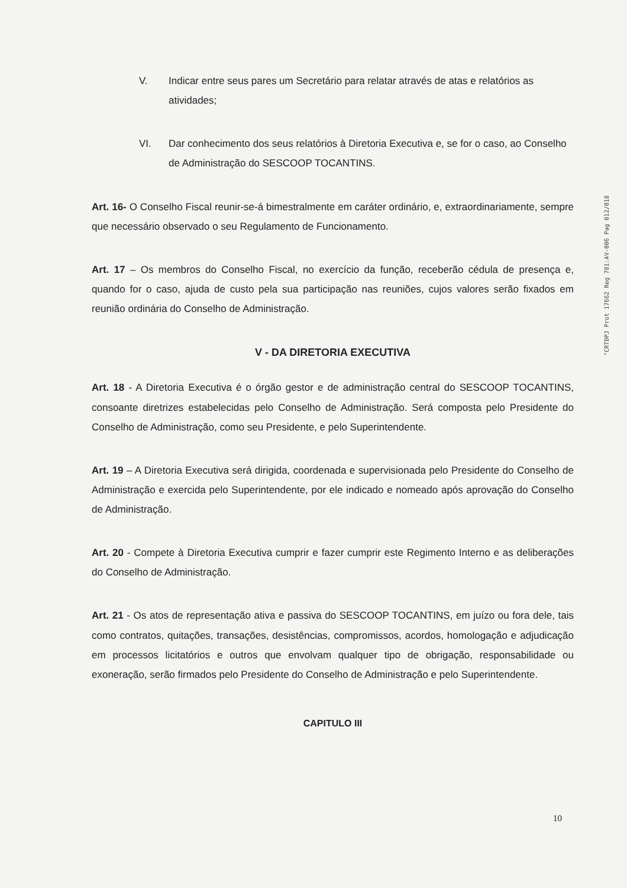V. Indicar entre seus pares um Secretário para relatar através de atas e relatórios as atividades;
VI. Dar conhecimento dos seus relatórios à Diretoria Executiva e, se for o caso, ao Conselho de Administração do SESCOOP TOCANTINS.
Art. 16- O Conselho Fiscal reunir-se-á bimestralmente em caráter ordinário, e, extraordinariamente, sempre que necessário observado o seu Regulamento de Funcionamento.
Art. 17 – Os membros do Conselho Fiscal, no exercício da função, receberão cédula de presença e, quando for o caso, ajuda de custo pela sua participação nas reuniões, cujos valores serão fixados em reunião ordinária do Conselho de Administração.
V - DA DIRETORIA EXECUTIVA
Art. 18 - A Diretoria Executiva é o órgão gestor e de administração central do SESCOOP TOCANTINS, consoante diretrizes estabelecidas pelo Conselho de Administração. Será composta pelo Presidente do Conselho de Administração, como seu Presidente, e pelo Superintendente.
Art. 19 – A Diretoria Executiva será dirigida, coordenada e supervisionada pelo Presidente do Conselho de Administração e exercida pelo Superintendente, por ele indicado e nomeado após aprovação do Conselho de Administração.
Art. 20 - Compete à Diretoria Executiva cumprir e fazer cumprir este Regimento Interno e as deliberações do Conselho de Administração.
Art. 21 - Os atos de representação ativa e passiva do SESCOOP TOCANTINS, em juízo ou fora dele, tais como contratos, quitações, transações, desistências, compromissos, acordos, homologação e adjudicação em processos licitatórios e outros que envolvam qualquer tipo de obrigação, responsabilidade ou exoneração, serão firmados pelo Presidente do Conselho de Administração e pelo Superintendente.
CAPITULO III
"CRTDPJ Prot 17662 Reg 781:AV-006 Pag 012/018
10